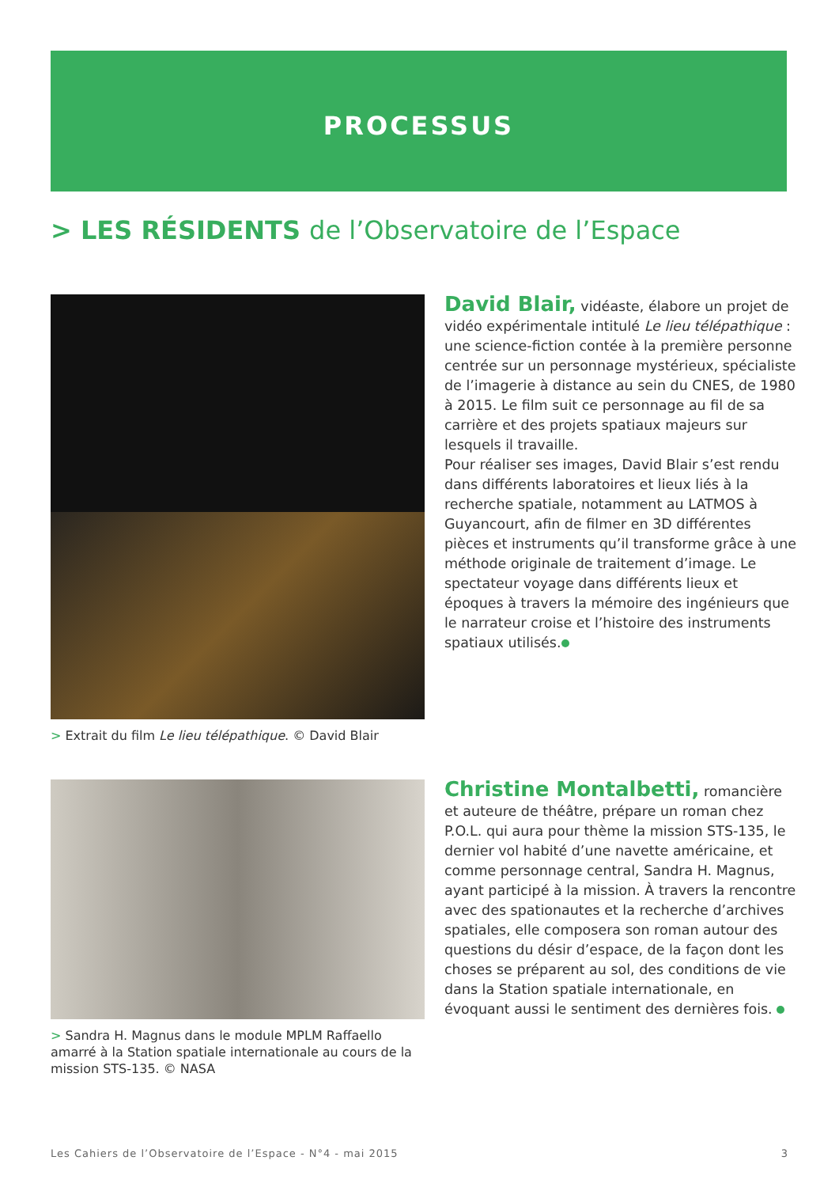PROCESSUS
> LES RÉSIDENTS de l’Observatoire de l’Espace
> Extrait du film Le lieu télépathique. © David Blair
David Blair, vidéaste, élabore un projet de vidéo expérimentale intitulé Le lieu télépathique : une science-fiction contée à la première personne centrée sur un personnage mystérieux, spécialiste de l’imagerie à distance au sein du CNES, de 1980 à 2015. Le film suit ce personnage au fil de sa carrière et des projets spatiaux majeurs sur lesquels il travaille.
Pour réaliser ses images, David Blair s’est rendu dans différents laboratoires et lieux liés à la recherche spatiale, notamment au LATMOS à Guyancourt, afin de filmer en 3D différentes pièces et instruments qu’il transforme grâce à une méthode originale de traitement d’image. Le spectateur voyage dans différents lieux et époques à travers la mémoire des ingénieurs que le narrateur croise et l’histoire des instruments spatiaux utilisés.
> Sandra H. Magnus dans le module MPLM Raffaello amarré à la Station spatiale internationale au cours de la mission STS-135. © NASA
Christine Montalbetti, romancière et auteure de théâtre, prépare un roman chez P.O.L. qui aura pour thème la mission STS-135, le dernier vol habité d’une navette américaine, et comme personnage central, Sandra H. Magnus, ayant participé à la mission. À travers la rencontre avec des spationautes et la recherche d’archives spatiales, elle composera son roman autour des questions du désir d’espace, de la façon dont les choses se préparent au sol, des conditions de vie dans la Station spatiale internationale, en évoquant aussi le sentiment des dernières fois.
Les Cahiers de l’Observatoire de l’Espace - N°4 - mai 2015 3